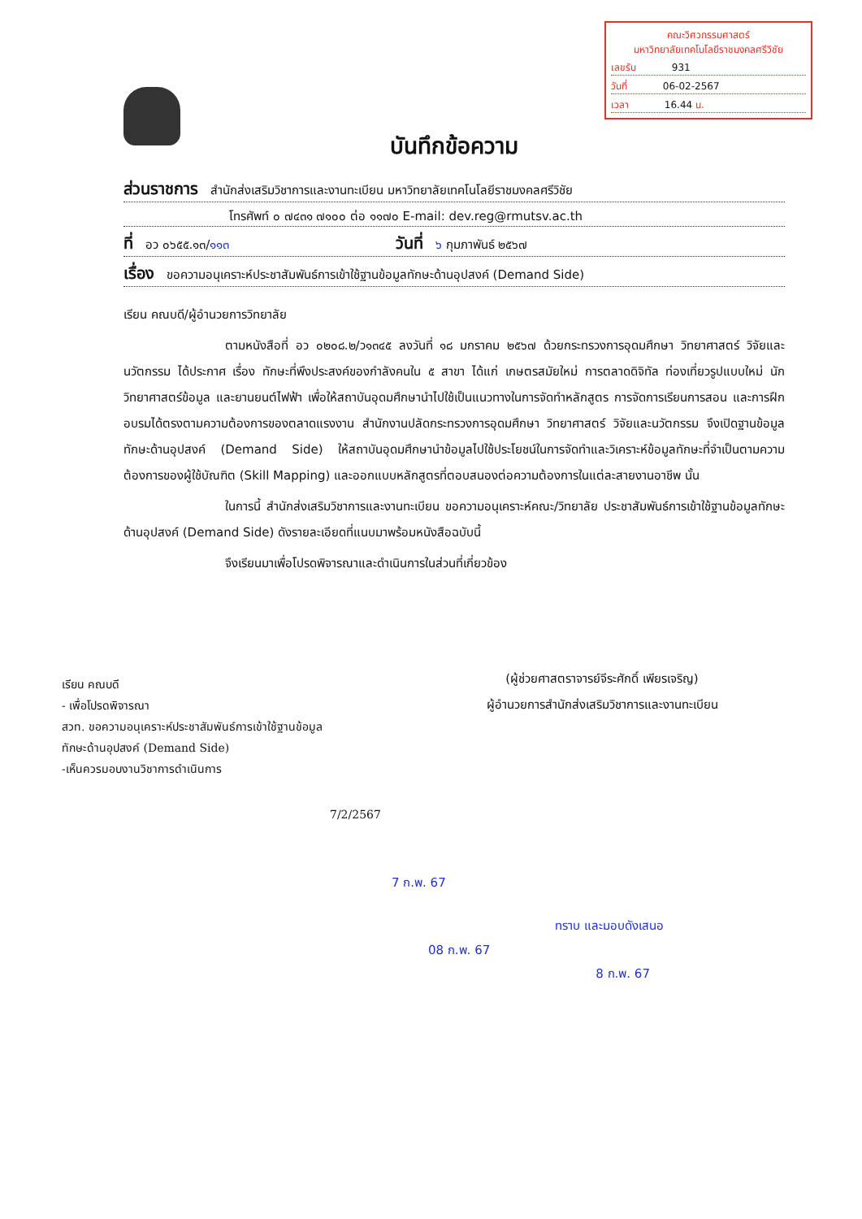คณะวิศวกรรมศาสตร์
มหาวิทยาลัยเทคโนโลยีราชมงคลศรีวิชัย
เลขรับ 931
วันที่ 06-02-2567
เวลา 16.44 น.
บันทึกข้อความ
ส่วนราชการ สำนักส่งเสริมวิชาการและงานทะเบียน มหาวิทยาลัยเทคโนโลยีราชมงคลศรีวิชัย
โทรศัพท์ ๐ ๗๔๓๑ ๗๑๐๐ ต่อ ๑๑๗๐ E-mail: dev.reg@rmutsv.ac.th
ที่ อว ๐๖๕๕.๑๓/๑๑๓ วันที่ ๖ กุมภาพันธ์ ๒๕๖๗
เรื่อง ขอความอนุเคราะห์ประชาสัมพันธ์การเข้าใช้ฐานข้อมูลทักษะด้านอุปสงค์ (Demand Side)
เรียน คณบดี/ผู้อำนวยการวิทยาลัย
ตามหนังสือที่ อว ๐๒๐๘.๒/ว๑๓๔๕ ลงวันที่ ๑๘ มกราคม ๒๕๖๗ ด้วยกระทรวงการอุดมศึกษา วิทยาศาสตร์ วิจัยและนวัตกรรม ได้ประกาศ เรื่อง ทักษะที่พึงประสงค์ของกำลังคนใน ๕ สาขา ได้แก่ เกษตรสมัยใหม่ การตลาดดิจิทัล ท่องเที่ยวรูปแบบใหม่ นักวิทยาศาสตร์ข้อมูล และยานยนต์ไฟฟ้า เพื่อให้สถาบันอุดมศึกษานำไปใช้เป็นแนวทางในการจัดทำหลักสูตร การจัดการเรียนการสอน และการฝึกอบรมได้ตรงตามความต้องการของตลาดแรงงาน สำนักงานปลัดกระทรวงการอุดมศึกษา วิทยาศาสตร์ วิจัยและนวัตกรรม จึงเปิดฐานข้อมูลทักษะด้านอุปสงค์ (Demand Side) ให้สถาบันอุดมศึกษานำข้อมูลไปใช้ประโยชน์ในการจัดทำและวิเคราะห์ข้อมูลทักษะที่จำเป็นตามความต้องการของผู้ใช้บัณฑิต (Skill Mapping) และออกแบบหลักสูตรที่ตอบสนองต่อความต้องการในแต่ละสายงานอาชีพ นั้น
ในการนี้ สำนักส่งเสริมวิชาการและงานทะเบียน ขอความอนุเคราะห์คณะ/วิทยาลัย ประชาสัมพันธ์การเข้าใช้ฐานข้อมูลทักษะด้านอุปสงค์ (Demand Side) ดังรายละเอียดที่แนบมาพร้อมหนังสือฉบับนี้
จึงเรียนมาเพื่อโปรดพิจารณาและดำเนินการในส่วนที่เกี่ยวข้อง
เรียน คณบดี
- เพื่อโปรดพิจารณา
สวท. ขอความอนุเคราะห์ประชาสัมพันธ์การเข้าใช้ฐานข้อมูล
ทักษะด้านอุปสงค์ (Demand Side)
-เห็นควรมอบงานวิชาการดำเนินการ
7/2/2567
(ผู้ช่วยศาสตราจารย์จีระศักดิ์ เพียรเจริญ)
ผู้อำนวยการสำนักส่งเสริมวิชาการและงานทะเบียน
7 ก.พ. 67
08 ก.พ. 67
ทราบ และมอบดังเสนอ
8 ก.พ. 67